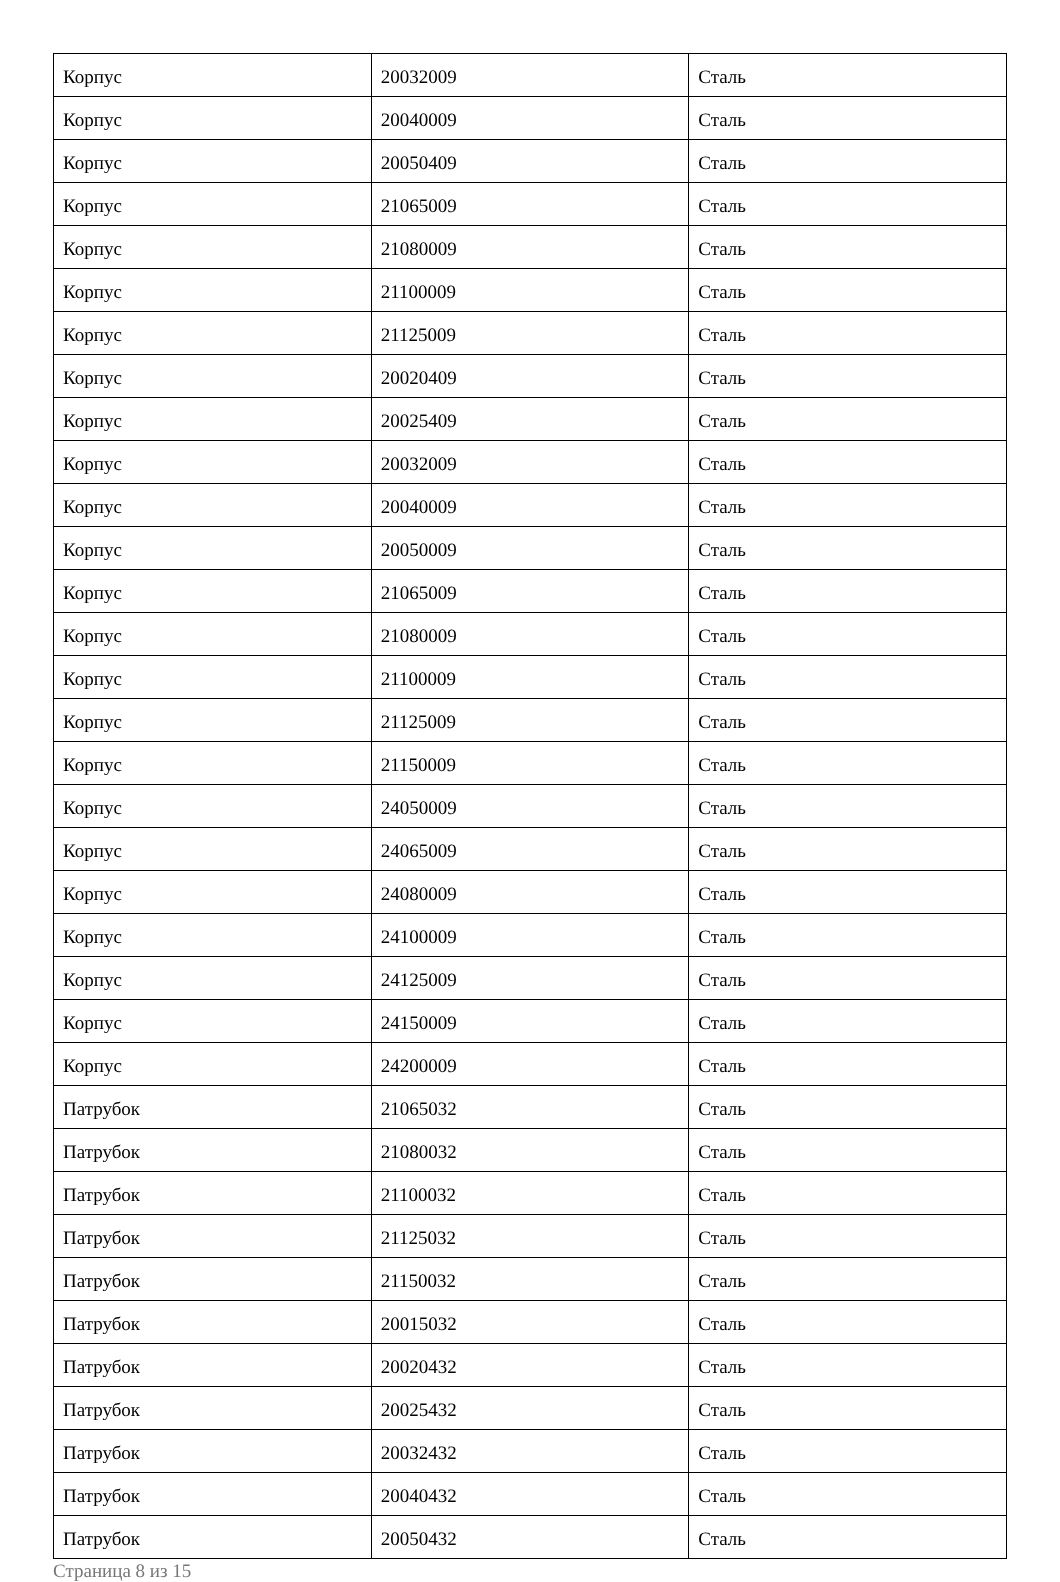| Корпус | 20032009 | Сталь |
| Корпус | 20040009 | Сталь |
| Корпус | 20050409 | Сталь |
| Корпус | 21065009 | Сталь |
| Корпус | 21080009 | Сталь |
| Корпус | 21100009 | Сталь |
| Корпус | 21125009 | Сталь |
| Корпус | 20020409 | Сталь |
| Корпус | 20025409 | Сталь |
| Корпус | 20032009 | Сталь |
| Корпус | 20040009 | Сталь |
| Корпус | 20050009 | Сталь |
| Корпус | 21065009 | Сталь |
| Корпус | 21080009 | Сталь |
| Корпус | 21100009 | Сталь |
| Корпус | 21125009 | Сталь |
| Корпус | 21150009 | Сталь |
| Корпус | 24050009 | Сталь |
| Корпус | 24065009 | Сталь |
| Корпус | 24080009 | Сталь |
| Корпус | 24100009 | Сталь |
| Корпус | 24125009 | Сталь |
| Корпус | 24150009 | Сталь |
| Корпус | 24200009 | Сталь |
| Патрубок | 21065032 | Сталь |
| Патрубок | 21080032 | Сталь |
| Патрубок | 21100032 | Сталь |
| Патрубок | 21125032 | Сталь |
| Патрубок | 21150032 | Сталь |
| Патрубок | 20015032 | Сталь |
| Патрубок | 20020432 | Сталь |
| Патрубок | 20025432 | Сталь |
| Патрубок | 20032432 | Сталь |
| Патрубок | 20040432 | Сталь |
| Патрубок | 20050432 | Сталь |
Страница 8 из 15